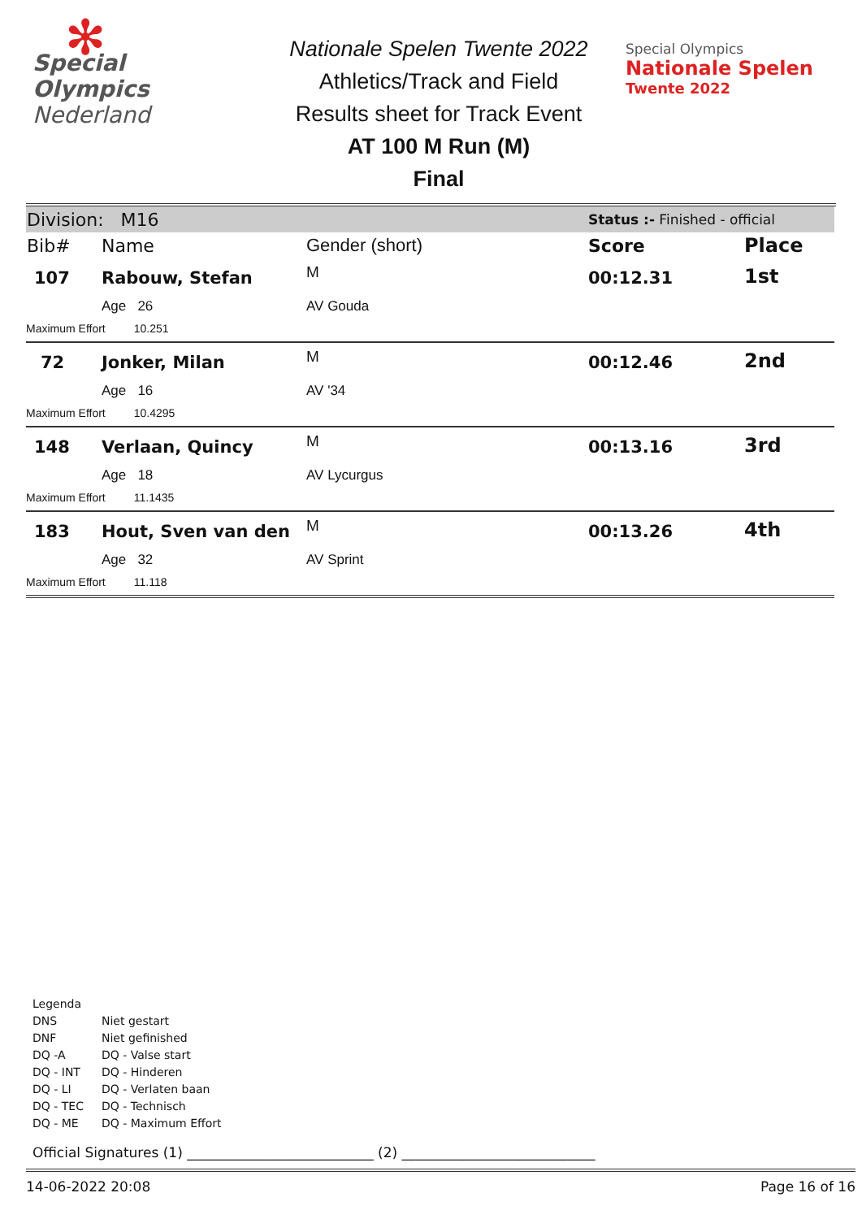✻
Special
Olympics
Nederland
Nationale Spelen Twente 2022
Athletics/Track and Field
Results sheet for Track Event
AT 100 M Run (M)
Final
Special Olympics
Nationale Spelen
Twente 2022
| Division: M16 | | | Status :- Finished - official | |
| Bib# | Name | Gender (short) | Score | Place |
| 107 | Rabouw, Stefan | M | 00:12.31 | 1st |
| | Age 26 | AV Gouda | | |
| Maximum Effort 10.251 | | | | |
| 72 | Jonker, Milan | M | 00:12.46 | 2nd |
| | Age 16 | AV '34 | | |
| Maximum Effort 10.4295 | | | | |
| 148 | Verlaan, Quincy | M | 00:13.16 | 3rd |
| | Age 18 | AV Lycurgus | | |
| Maximum Effort 11.1435 | | | | |
| 183 | Hout, Sven van den | M | 00:13.26 | 4th |
| | Age 32 | AV Sprint | | |
| Maximum Effort 11.118 | | | | |
Legenda
DNS Niet gestart
DNF Niet gefinished
DQ -A DQ - Valse start
DQ - INT DQ - Hinderen
DQ - LI DQ - Verlaten baan
DQ - TEC DQ - Technisch
DQ - ME DQ - Maximum Effort
Official Signatures (1) ___________________________ (2) ____________________________
14-06-2022 20:08 Page 16 of 16